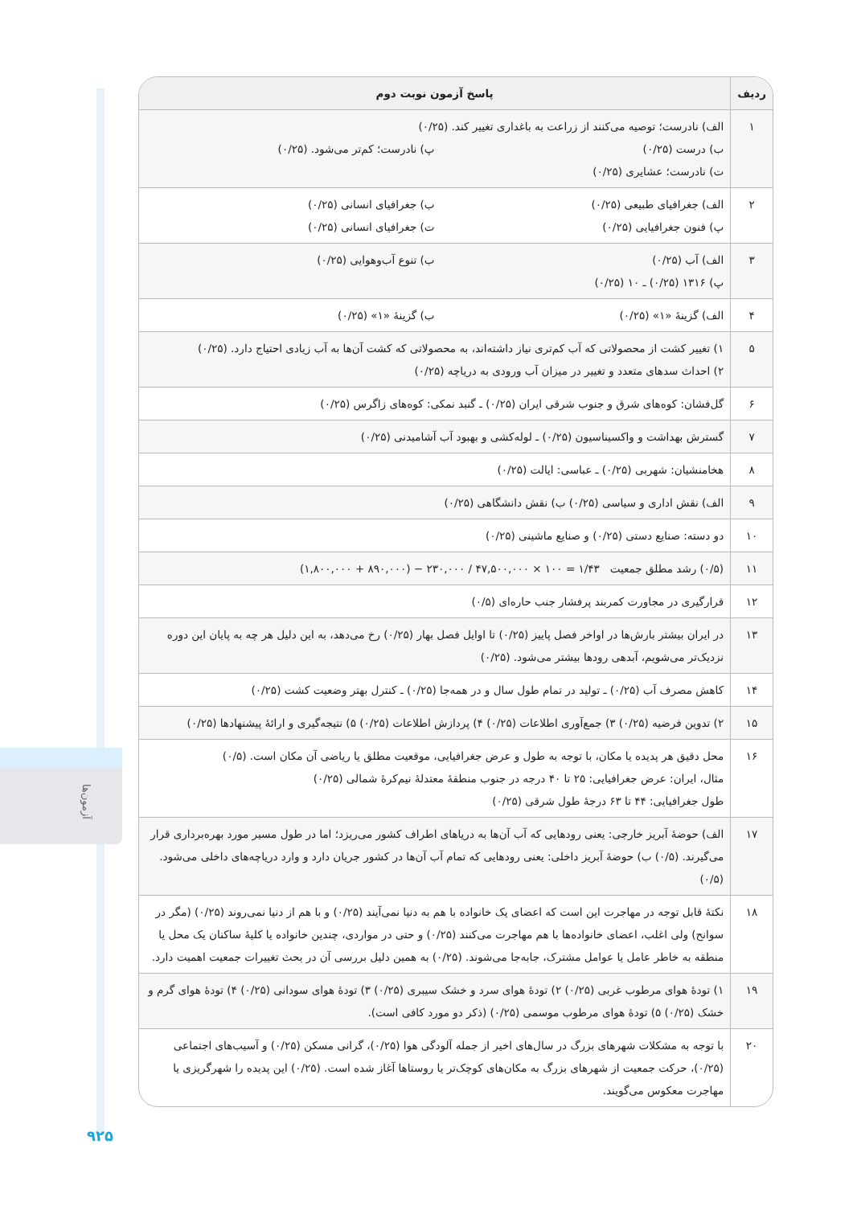آزمون‌ها
| ردیف | پاسخ آزمون نوبت دوم |
| --- | --- |
| ۱ | الف) نادرست؛ توصیه می‌کنند از زراعت به باغداری تغییر کند. (۰/۲۵) ب) درست (۰/۲۵) پ) نادرست؛ کم‌تر می‌شود. (۰/۲۵) ت) نادرست؛ عشایری (۰/۲۵) |
| ۲ | الف) جغرافیای طبیعی (۰/۲۵) ب) جغرافیای انسانی (۰/۲۵) پ) فنون جغرافیایی (۰/۲۵) ت) جغرافیای انسانی (۰/۲۵) |
| ۳ | الف) آب (۰/۲۵) ب) تنوع آب‌وهوایی (۰/۲۵) پ) ۱۳۱۶ (۰/۲۵) ـ ۱۰ (۰/۲۵) |
| ۴ | الف) گزینهٔ «۱» (۰/۲۵) ب) گزینهٔ «۱» (۰/۲۵) |
| ۵ | ۱) تغییر کشت از محصولاتی که آب کم‌تری نیاز داشته‌اند، به محصولاتی که کشت آن‌ها به آب زیادی احتیاج دارد. (۰/۲۵) ۲) احداث سدهای متعدد و تغییر در میزان آب ورودی به دریاچه (۰/۲۵) |
| ۶ | گل‌فشان: کوه‌های شرق و جنوب شرقی ایران (۰/۲۵) ـ گنبد نمکی: کوه‌های زاگرس (۰/۲۵) |
| ۷ | گسترش بهداشت و واکسیناسیون (۰/۲۵) ـ لوله‌کشی و بهبود آب آشامیدنی (۰/۲۵) |
| ۸ | هخامنشیان: شهربی (۰/۲۵) ـ عباسی: ایالت (۰/۲۵) |
| ۹ | الف) نقش اداری و سیاسی (۰/۲۵) ب) نقش دانشگاهی (۰/۲۵) |
| ۱۰ | دو دسته: صنایع دستی (۰/۲۵) و صنایع ماشینی (۰/۲۵) |
| ۱۱ | (۰/۵) رشد مطلق جمعیت (۱,۸۰۰,۰۰۰ + ۸۹۰,۰۰۰) − ۲۳۰,۰۰۰ / ۴۷,۵۰۰,۰۰۰ × ۱۰۰ = ۱/۴۳ |
| ۱۲ | قرارگیری در مجاورت کمربند پرفشار جنب حاره‌ای (۰/۵) |
| ۱۳ | در ایران بیشتر بارش‌ها در اواخر فصل پاییز (۰/۲۵) تا اوایل فصل بهار (۰/۲۵) رخ می‌دهد، به این دلیل هر چه به پایان این دوره نزدیک‌تر می‌شویم، آبدهی رودها بیشتر می‌شود. (۰/۲۵) |
| ۱۴ | کاهش مصرف آب (۰/۲۵) ـ تولید در تمام طول سال و در همه‌جا (۰/۲۵) ـ کنترل بهتر وضعیت کشت (۰/۲۵) |
| ۱۵ | ۲) تدوین فرضیه (۰/۲۵) ۳) جمع‌آوری اطلاعات (۰/۲۵) ۴) پردازش اطلاعات (۰/۲۵) ۵) نتیجه‌گیری و ارائهٔ پیشنهادها (۰/۲۵) |
| ۱۶ | محل دقیق هر پدیده یا مکان، با توجه به طول و عرض جغرافیایی، موقعیت مطلق یا ریاضی آن مکان است. (۰/۵) مثال، ایران: عرض جغرافیایی: ۲۵ تا ۴۰ درجه در جنوب منطقهٔ معتدلهٔ نیم‌کرهٔ شمالی (۰/۲۵) طول جغرافیایی: ۴۴ تا ۶۳ درجهٔ طول شرقی (۰/۲۵) |
| ۱۷ | الف) حوضهٔ آبریز خارجی: یعنی رودهایی که آب آن‌ها به دریاهای اطراف کشور می‌ریزد؛ اما در طول مسیر مورد بهره‌برداری قرار می‌گیرند. (۰/۵) ب) حوضهٔ آبریز داخلی: یعنی رودهایی که تمام آب آن‌ها در کشور جریان دارد و وارد دریاچه‌های داخلی می‌شود. (۰/۵) |
| ۱۸ | نکتهٔ قابل توجه در مهاجرت این است که اعضای یک خانواده با هم به دنیا نمی‌آیند (۰/۲۵) و با هم از دنیا نمی‌روند (۰/۲۵) (مگر در سوانح) ولی اغلب، اعضای خانواده‌ها با هم مهاجرت می‌کنند (۰/۲۵) و حتی در مواردی، چندین خانواده یا کلیهٔ ساکنان یک محل یا منطقه به خاطر عامل یا عوامل مشترک، جابه‌جا می‌شوند. (۰/۲۵) به همین دلیل بررسی آن در بحث تغییرات جمعیت اهمیت دارد. |
| ۱۹ | ۱) تودهٔ هوای مرطوب غربی (۰/۲۵) ۲) تودهٔ هوای سرد و خشک سیبری (۰/۲۵) ۳) تودهٔ هوای سودانی (۰/۲۵) ۴) تودهٔ هوای گرم و خشک (۰/۲۵) ۵) تودهٔ هوای مرطوب موسمی (۰/۲۵) (ذکر دو مورد کافی است). |
| ۲۰ | با توجه به مشکلات شهرهای بزرگ در سال‌های اخیر از جمله آلودگی هوا (۰/۲۵)، گرانی مسکن (۰/۲۵) و آسیب‌های اجتماعی (۰/۲۵)، حرکت جمعیت از شهرهای بزرگ به مکان‌های کوچک‌تر یا روستاها آغاز شده است. (۰/۲۵) این پدیده را شهرگریزی یا مهاجرت معکوس می‌گویند. |
۹۲۵